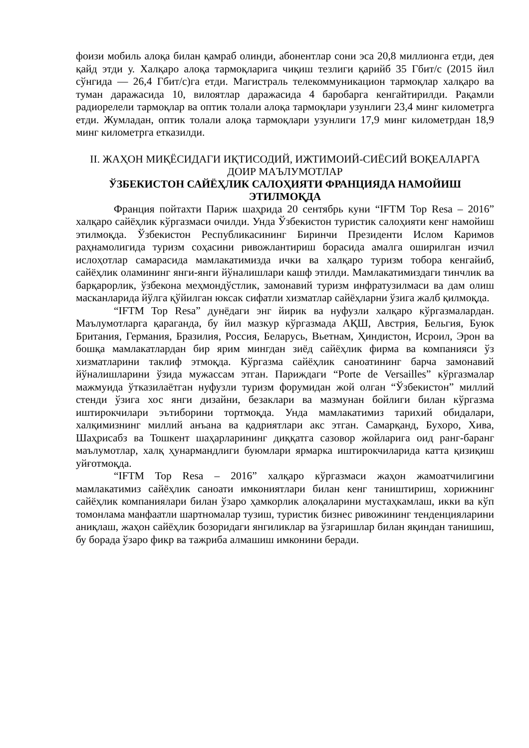фоизи мобиль алоқа билан қамраб олинди, абонентлар сони эса 20,8 миллионга етди, дея қайд этди у. Халқаро алоқа тармоқларига чиқиш тезлиги қарийб 35 Гбит/с (2015 йил сўнгида — 26,4 Гбит/с)га етди. Магистраль телекоммуникацион тармоқлар халқаро ва туман даражасида 10, вилоятлар даражасида 4 баробарга кенгайтирилди. Рақамли радиорелели тармоқлар ва оптик толали алоқа тармоқлари узунлиги 23,4 минг километрга етди. Жумладан, оптик толали алоқа тармоқлари узунлиги 17,9 минг километрдан 18,9 минг километрга етказилди.
II. ЖАҲОН МИҚЁСИДАГИ ИҚТИСОДИЙ, ИЖТИМОИЙ-СИЁСИЙ ВОҚЕАЛАРГА ДОИР МАЪЛУМОТЛАР
ЎЗБЕКИСТОН САЙЁҲЛИК САЛОҲИЯТИ ФРАНЦИЯДА НАМОЙИШ ЭТИЛМОҚДА
Франция пойтахти Париж шаҳрида 20 сентябрь куни “IFTM Top Resa – 2016” халқаро сайёҳлик кўргазмаси очилди. Унда Ўзбекистон туристик салоҳияти кенг намойиш этилмоқда. Ўзбекистон Республикасининг Биринчи Президенти Ислом Каримов раҳнамолигида туризм соҳасини ривожлантириш борасида амалга оширилган изчил ислоҳотлар самарасида мамлакатимизда ички ва халқаро туризм тобора кенгайиб, сайёҳлик оламининг янги-янги йўналишлари кашф этилди. Мамлакатимиздаги тинчлик ва барқарорлик, ўзбекона меҳмондўстлик, замонавий туризм инфратузилмаси ва дам олиш масканларида йўлга қўйилган юксак сифатли хизматлар сайёҳларни ўзига жалб қилмоқда.
“IFTM Top Resa” дунёдаги энг йирик ва нуфузли халқаро кўргазмалардан. Маълумотларга қараганда, бу йил мазкур кўргазмада АҚШ, Австрия, Бельгия, Буюк Британия, Германия, Бразилия, Россия, Беларусь, Вьетнам, Ҳиндистон, Исроил, Эрон ва бошқа мамлакатлардан бир ярим мингдан зиёд сайёҳлик фирма ва компанияси ўз хизматларини таклиф этмоқда. Кўргазма сайёҳлик саноатининг барча замонавий йўналишларини ўзида мужассам этган. Париждаги “Porte de Versailles” кўргазмалар мажмуида ўтказилаётган нуфузли туризм форумидан жой олган “Ўзбекистон” миллий стенди ўзига хос янги дизайни, безаклари ва мазмунан бойлиги билан кўргазма иштирокчилари эътиборини тортмоқда. Унда мамлакатимиз тарихий обидалари, халқимизнинг миллий анъана ва қадриятлари акс этган. Самарқанд, Бухоро, Хива, Шаҳрисабз ва Тошкент шаҳарларининг диққатга сазовор жойларига оид ранг-баранг маълумотлар, халқ ҳунармандлиги буюмлари ярмарка иштирокчиларида катта қизиқиш уйғотмоқда.
“IFTM Top Resa – 2016” халқаро кўргазмаси жаҳон жамоатчилигини мамлакатимиз сайёҳлик саноати имкониятлари билан кенг таништириш, хорижнинг сайёҳлик компаниялари билан ўзаро ҳамкорлик алоқаларини мустаҳкамлаш, икки ва кўп томонлама манфаатли шартномалар тузиш, туристик бизнес ривожининг тенденцияларини аниқлаш, жаҳон сайёҳлик бозоридаги янгиликлар ва ўзгаришлар билан яқиндан танишиш, бу борада ўзаро фикр ва тажриба алмашиш имконини беради.